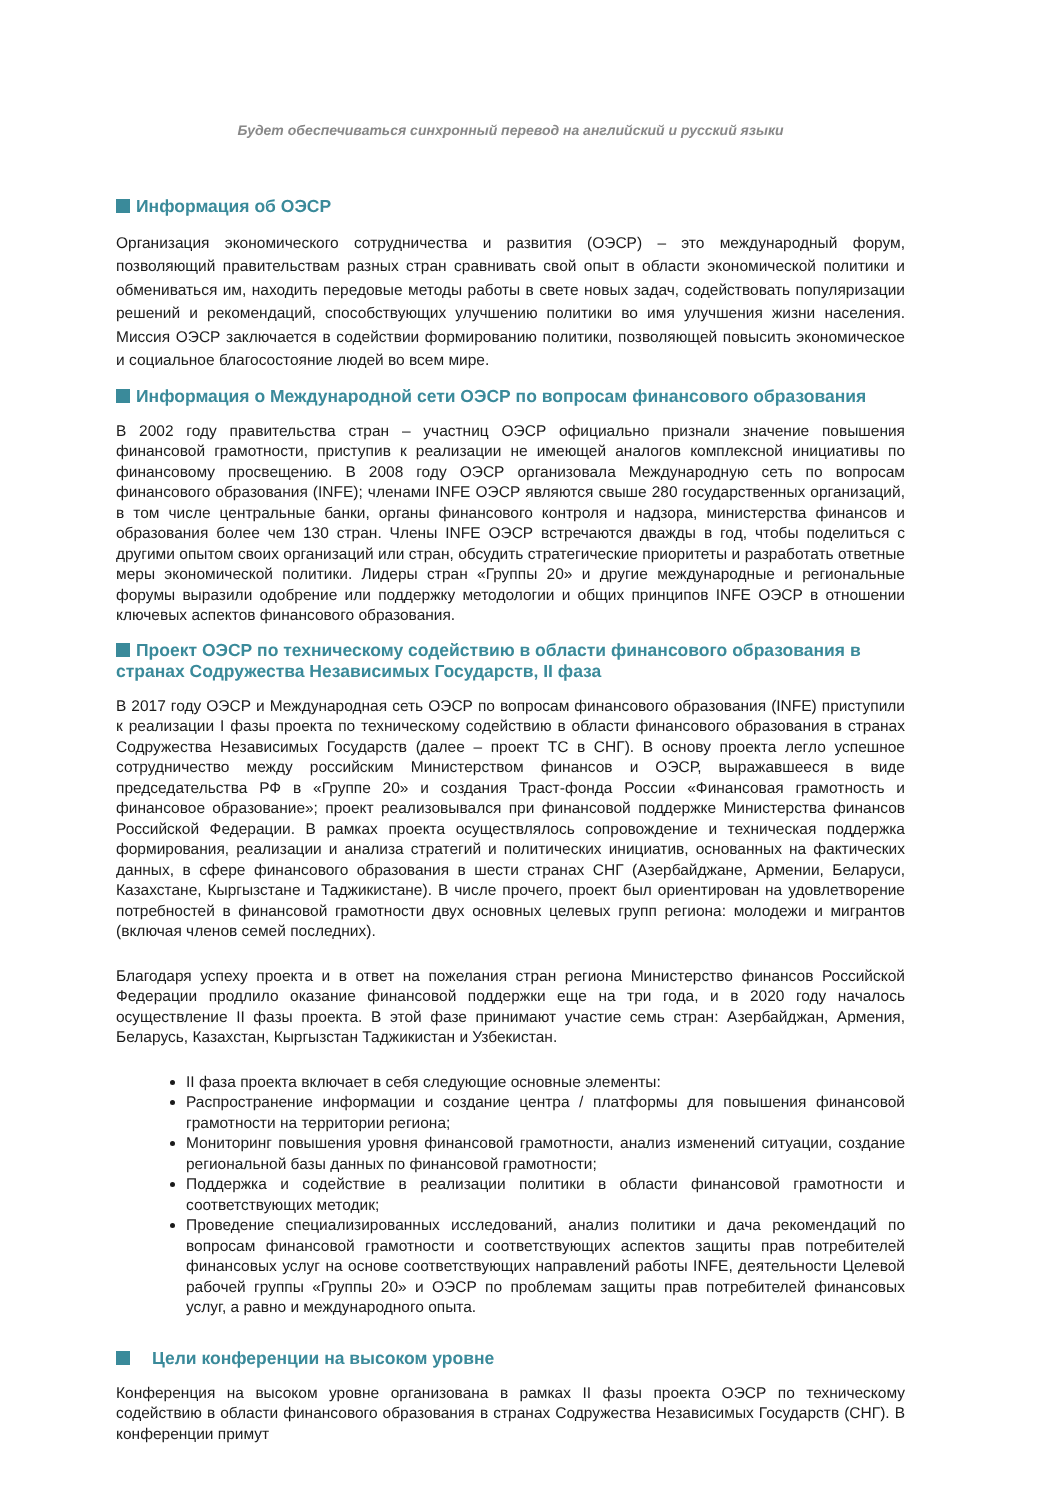Будет обеспечиваться синхронный перевод на английский и русский языки
Информация об ОЭСР
Организация экономического сотрудничества и развития (ОЭСР) – это международный форум, позволяющий правительствам разных стран сравнивать свой опыт в области экономической политики и обмениваться им, находить передовые методы работы в свете новых задач, содействовать популяризации решений и рекомендаций, способствующих улучшению политики во имя улучшения жизни населения. Миссия ОЭСР заключается в содействии формированию политики, позволяющей повысить экономическое и социальное благосостояние людей во всем мире.
Информация о Международной сети ОЭСР по вопросам финансового образования
В 2002 году правительства стран – участниц ОЭСР официально признали значение повышения финансовой грамотности, приступив к реализации не имеющей аналогов комплексной инициативы по финансовому просвещению. В 2008 году ОЭСР организовала Международную сеть по вопросам финансового образования (INFE); членами INFE ОЭСР являются свыше 280 государственных организаций, в том числе центральные банки, органы финансового контроля и надзора, министерства финансов и образования более чем 130 стран. Члены INFE ОЭСР встречаются дважды в год, чтобы поделиться с другими опытом своих организаций или стран, обсудить стратегические приоритеты и разработать ответные меры экономической политики. Лидеры стран «Группы 20» и другие международные и региональные форумы выразили одобрение или поддержку методологии и общих принципов INFE ОЭСР в отношении ключевых аспектов финансового образования.
Проект ОЭСР по техническому содействию в области финансового образования в странах Содружества Независимых Государств, II фаза
В 2017 году ОЭСР и Международная сеть ОЭСР по вопросам финансового образования (INFE) приступили к реализации I фазы проекта по техническому содействию в области финансового образования в странах Содружества Независимых Государств (далее – проект ТС в СНГ). В основу проекта легло успешное сотрудничество между российским Министерством финансов и ОЭСР, выражавшееся в виде председательства РФ в «Группе 20» и создания Траст-фонда России «Финансовая грамотность и финансовое образование»; проект реализовывался при финансовой поддержке Министерства финансов Российской Федерации. В рамках проекта осуществлялось сопровождение и техническая поддержка формирования, реализации и анализа стратегий и политических инициатив, основанных на фактических данных, в сфере финансового образования в шести странах СНГ (Азербайджане, Армении, Беларуси, Казахстане, Кыргызстане и Таджикистане). В числе прочего, проект был ориентирован на удовлетворение потребностей в финансовой грамотности двух основных целевых групп региона: молодежи и мигрантов (включая членов семей последних).
Благодаря успеху проекта и в ответ на пожелания стран региона Министерство финансов Российской Федерации продлило оказание финансовой поддержки еще на три года, и в 2020 году началось осуществление II фазы проекта. В этой фазе принимают участие семь стран: Азербайджан, Армения, Беларусь, Казахстан, Кыргызстан Таджикистан и Узбекистан.
II фаза проекта включает в себя следующие основные элементы:
Распространение информации и создание центра / платформы для повышения финансовой грамотности на территории региона;
Мониторинг повышения уровня финансовой грамотности, анализ изменений ситуации, создание региональной базы данных по финансовой грамотности;
Поддержка и содействие в реализации политики в области финансовой грамотности и соответствующих методик;
Проведение специализированных исследований, анализ политики и дача рекомендаций по вопросам финансовой грамотности и соответствующих аспектов защиты прав потребителей финансовых услуг на основе соответствующих направлений работы INFE, деятельности Целевой рабочей группы «Группы 20» и ОЭСР по проблемам защиты прав потребителей финансовых услуг, а равно и международного опыта.
Цели конференции на высоком уровне
Конференция на высоком уровне организована в рамках II фазы проекта ОЭСР по техническому содействию в области финансового образования в странах Содружества Независимых Государств (СНГ). В конференции примут